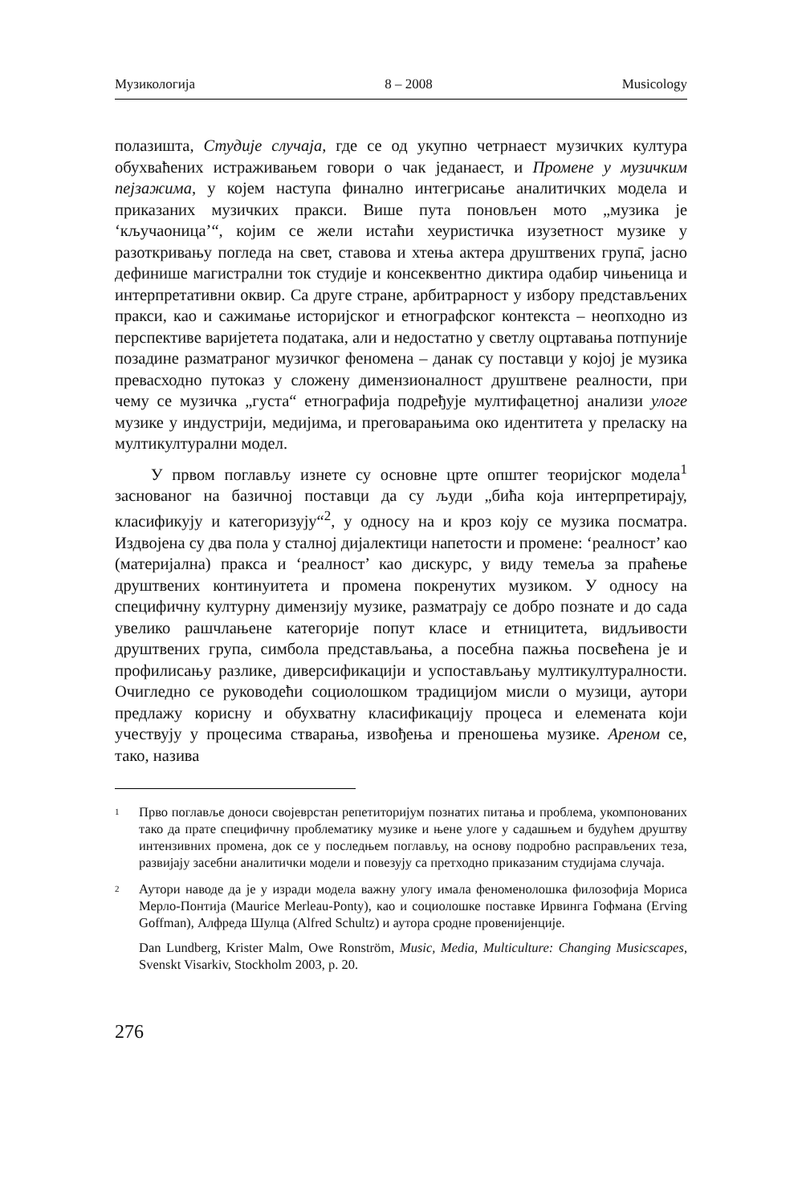Музикологија 8 – 2008 Musicology
полазишта, Студије случаја, где се од укупно четрнаест музичких култура обухваћених истраживањем говори о чак једанаест, и Промене у музичким пејзажима, у којем наступа финално интегрисање аналитичких модела и приказаних музичких пракси. Више пута поновљен мото „музика је ‘кључаоница’“, којим се жели истаћи хеуристичка изузетност музике у разоткривању погледа на свет, ставова и хтења актера друштвених група̄, јасно дефинише магистрални ток студије и консеквентно диктира одабир чињеница и интерпретативни оквир. Са друге стране, арбитрарност у избору представљених пракси, као и сажимање историјског и етнографског контекста – неопходно из перспективе варијетета података, али и недостатно у светлу оцртавања потпуније позадине разматраног музичког феномена – данак су поставци у којој је музика превасходно путоказ у сложену димензионалност друштвене реалности, при чему се музичка „густа“ етнографија подређује мултифацетној анализи улоге музике у индустрији, медијима, и преговарањима око идентитета у преласку на мултикултурални модел.
У првом поглављу изнете су основне црте општег теоријског модела<sup>1</sup> заснованог на базичној поставци да су људи „бића која интерпретирају, класификују и категоризују“<sup>2</sup>, у односу на и кроз коју се музика посматра. Издвојена су два пола у сталној дијалектици напетости и промене: ‘реалност’ као (материјална) пракса и ‘реалност’ као дискурс, у виду темеља за праћење друштвених континуитета и промена покренутих музиком. У односу на специфичну културну димензију музике, разматрају се добро познате и до сада увелико рашчлањене категорије попут класе и етницитета, видљивости друштвених група, симбола представљања, а посебна пажња посвећена је и профилисању разлике, диверсификацији и успостављању мултикултуралности. Очигледно се руководећи социолошком традицијом мисли о музици, аутори предлажу корисну и обухватну класификацију процеса и елемената који учествују у процесима стварања, извођења и преношења музике. Ареном се, тако, назива
1 Прво поглавље доноси својеврстан репетиторијум познатих питања и проблема, укомпонованих тако да прате специфичну проблематику музике и њене улоге у садашњем и будућем друштву интензивних промена, док се у последњем поглављу, на основу подробно расправљених теза, развијају засебни аналитички модели и повезују са претходно приказаним студијама случаја.
2 Аутори наводе да је у изради модела важну улогу имала феноменолошка филозофија Мориса Мерло-Понтија (Maurice Merleau-Ponty), као и социолошке поставке Ирвинга Гофмана (Erving Goffman), Алфреда Шулца (Alfred Schultz) и аутора сродне провенијенције.
Dan Lundberg, Krister Malm, Owe Ronström, Music, Media, Multiculture: Changing Musicscapes, Svenskt Visarkiv, Stockholm 2003, p. 20.
276